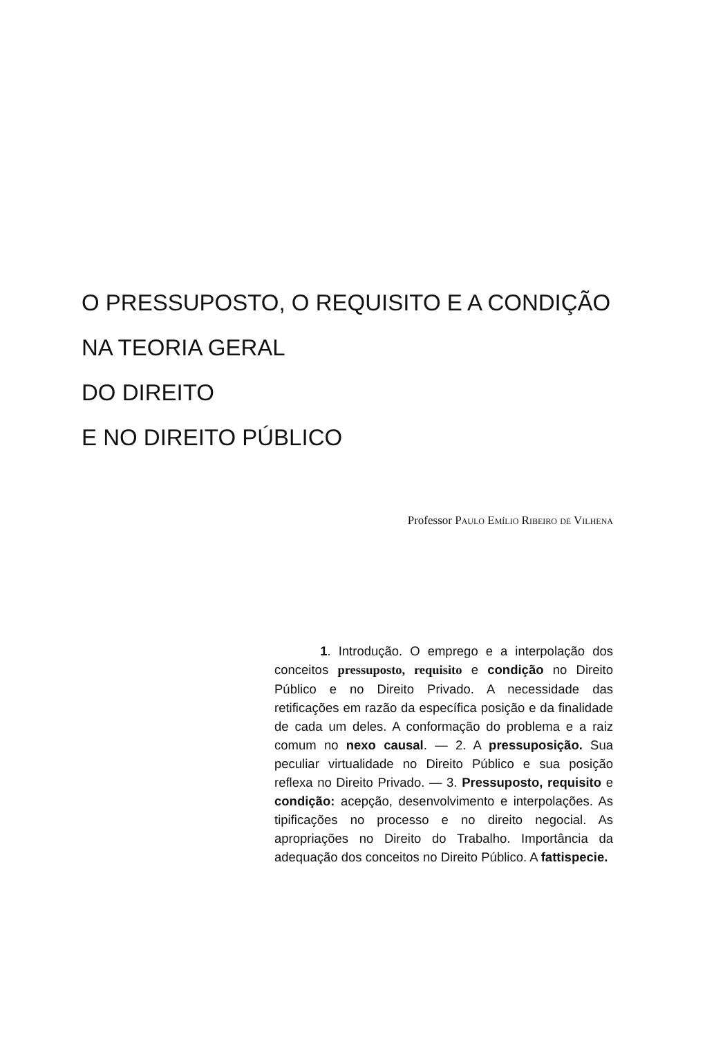O PRESSUPOSTO, O REQUISITO E A CONDIÇÃO
NA TEORIA GERAL
DO DIREITO
E NO DIREITO PÚBLICO
Professor Paulo Emílio Ribeiro de Vilhena
1. Introdução. O emprego e a interpolação dos conceitos pressuposto, requisito e condição no Direito Público e no Direito Privado. A necessidade das retificações em razão da específica posição e da finalidade de cada um deles. A conformação do problema e a raiz comum no nexo causal. — 2. A pressuposição. Sua peculiar virtualidade no Direito Público e sua posição reflexa no Direito Privado. — 3. Pressuposto, requisito e condição: acepção, desenvolvimento e interpolações. As tipificações no processo e no direito negocial. As apropriações no Direito do Trabalho. Importância da adequação dos conceitos no Direito Público. A fattispecie.